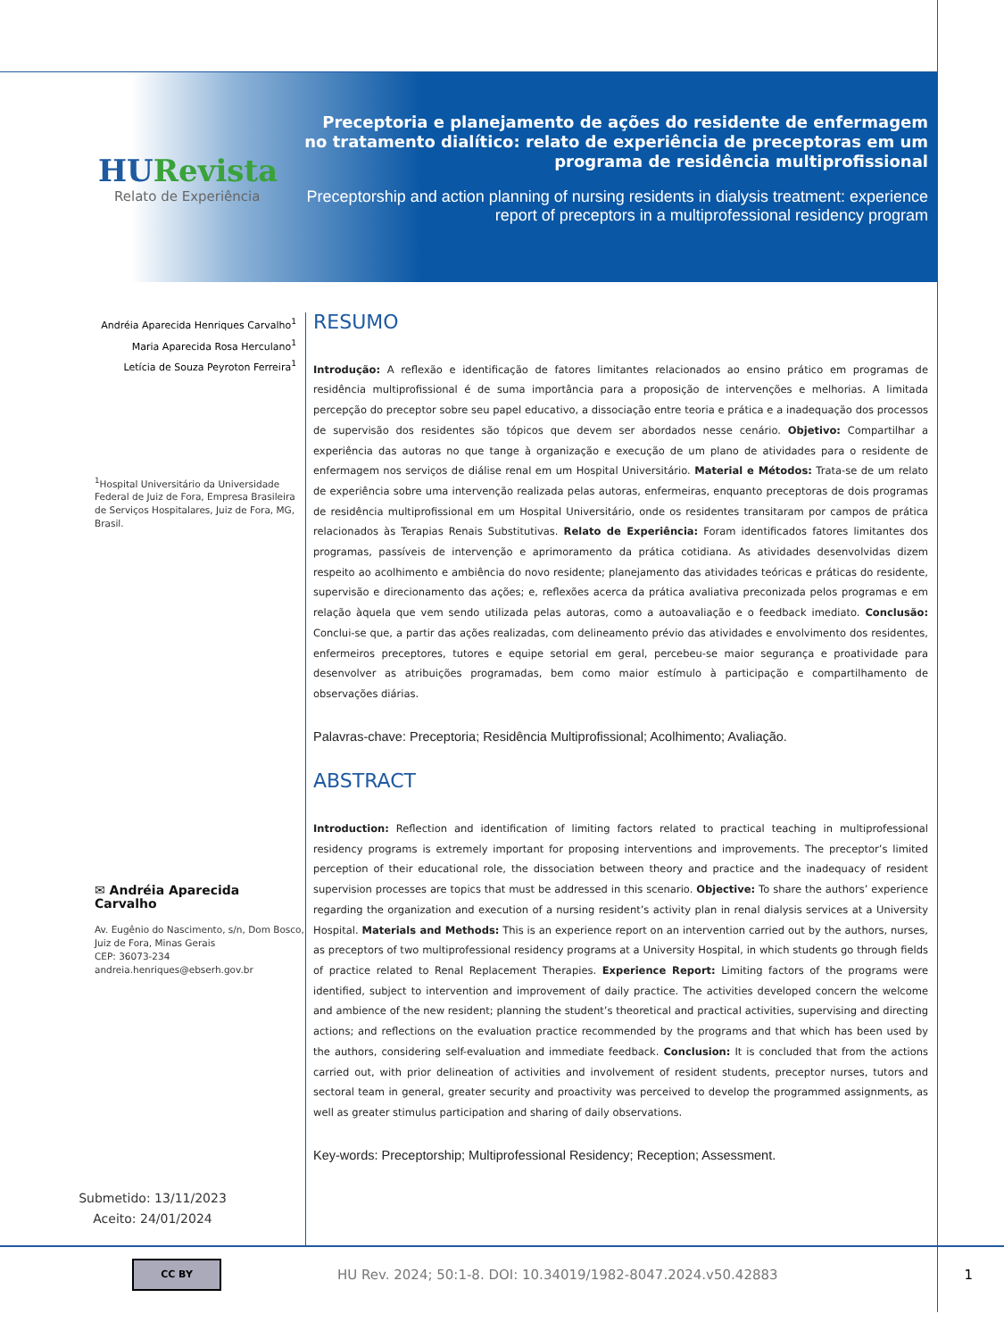HURevista
Relato de Experiência
Preceptoria e planejamento de ações do residente de enfermagem no tratamento dialítico: relato de experiência de preceptoras em um programa de residência multiprofissional
Preceptorship and action planning of nursing residents in dialysis treatment: experience report of preceptors in a multiprofessional residency program
Andréia Aparecida Henriques Carvalho<sup>1</sup>
Maria Aparecida Rosa Herculano<sup>1</sup>
Letícia de Souza Peyroton Ferreira<sup>1</sup>
<sup>1</sup> Hospital Universitário da Universidade Federal de Juiz de Fora, Empresa Brasileira de Serviços Hospitalares, Juiz de Fora, MG, Brasil.
✉ Andréia Aparecida Carvalho
Av. Eugênio do Nascimento, s/n, Dom Bosco, Juiz de Fora, Minas Gerais
CEP: 36073-234
andreia.henriques@ebserh.gov.br
Submetido: 13/11/2023
Aceito: 24/01/2024
RESUMO
Introdução: A reflexão e identificação de fatores limitantes relacionados ao ensino prático em programas de residência multiprofissional é de suma importância para a proposição de intervenções e melhorias. A limitada percepção do preceptor sobre seu papel educativo, a dissociação entre teoria e prática e a inadequação dos processos de supervisão dos residentes são tópicos que devem ser abordados nesse cenário. Objetivo: Compartilhar a experiência das autoras no que tange à organização e execução de um plano de atividades para o residente de enfermagem nos serviços de diálise renal em um Hospital Universitário. Material e Métodos: Trata-se de um relato de experiência sobre uma intervenção realizada pelas autoras, enfermeiras, enquanto preceptoras de dois programas de residência multiprofissional em um Hospital Universitário, onde os residentes transitaram por campos de prática relacionados às Terapias Renais Substitutivas. Relato de Experiência: Foram identificados fatores limitantes dos programas, passíveis de intervenção e aprimoramento da prática cotidiana. As atividades desenvolvidas dizem respeito ao acolhimento e ambiência do novo residente; planejamento das atividades teóricas e práticas do residente, supervisão e direcionamento das ações; e, reflexões acerca da prática avaliativa preconizada pelos programas e em relação àquela que vem sendo utilizada pelas autoras, como a autoavaliação e o feedback imediato. Conclusão: Conclui-se que, a partir das ações realizadas, com delineamento prévio das atividades e envolvimento dos residentes, enfermeiros preceptores, tutores e equipe setorial em geral, percebeu-se maior segurança e proatividade para desenvolver as atribuições programadas, bem como maior estímulo à participação e compartilhamento de observações diárias.
Palavras-chave: Preceptoria; Residência Multiprofissional; Acolhimento; Avaliação.
ABSTRACT
Introduction: Reflection and identification of limiting factors related to practical teaching in multiprofessional residency programs is extremely important for proposing interventions and improvements. The preceptor’s limited perception of their educational role, the dissociation between theory and practice and the inadequacy of resident supervision processes are topics that must be addressed in this scenario. Objective: To share the authors’ experience regarding the organization and execution of a nursing resident’s activity plan in renal dialysis services at a University Hospital. Materials and Methods: This is an experience report on an intervention carried out by the authors, nurses, as preceptors of two multiprofessional residency programs at a University Hospital, in which students go through fields of practice related to Renal Replacement Therapies. Experience Report: Limiting factors of the programs were identified, subject to intervention and improvement of daily practice. The activities developed concern the welcome and ambience of the new resident; planning the student’s theoretical and practical activities, supervising and directing actions; and reflections on the evaluation practice recommended by the programs and that which has been used by the authors, considering self-evaluation and immediate feedback. Conclusion: It is concluded that from the actions carried out, with prior delineation of activities and involvement of resident students, preceptor nurses, tutors and sectoral team in general, greater security and proactivity was perceived to develop the programmed assignments, as well as greater stimulus participation and sharing of daily observations.
Key-words: Preceptorship; Multiprofessional Residency; Reception; Assessment.
CC BY
HU Rev. 2024; 50:1-8. DOI: 10.34019/1982-8047.2024.v50.42883
1